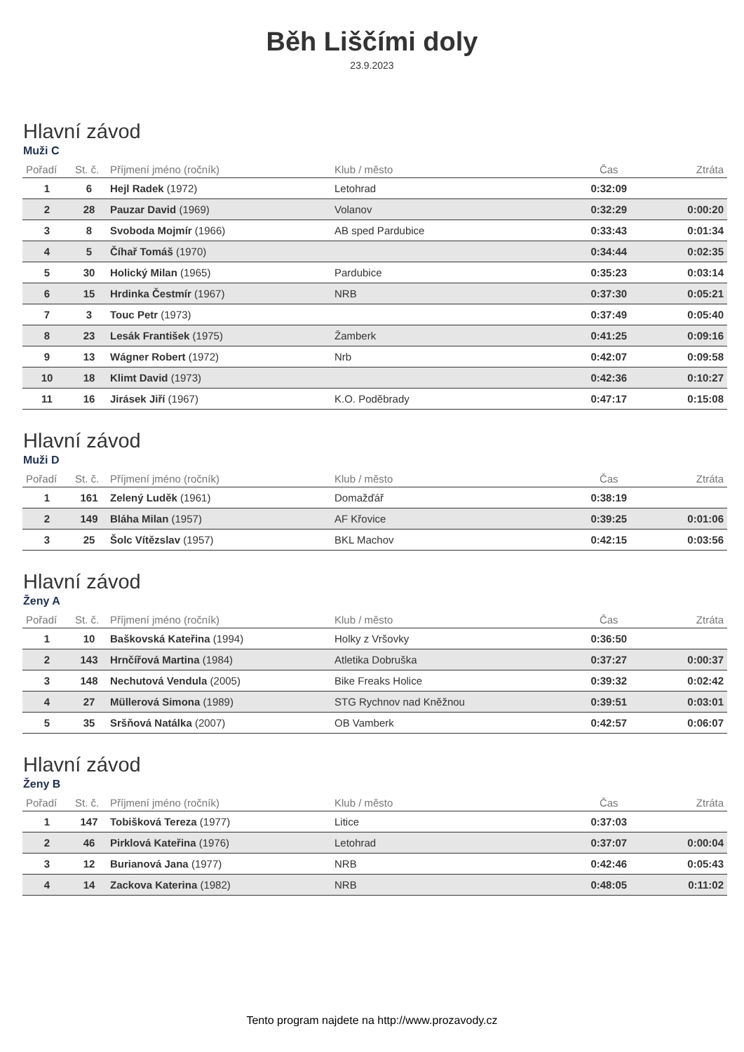Běh Liščími doly
23.9.2023
Hlavní závod
Muži C
| Pořadí | St. č. | Příjmení jméno (ročník) | Klub / město | Čas | Ztráta |
| --- | --- | --- | --- | --- | --- |
| 1 | 6 | Hejl Radek (1972) | Letohrad | 0:32:09 | |
| 2 | 28 | Pauzar David (1969) | Volanov | 0:32:29 | 0:00:20 |
| 3 | 8 | Svoboda Mojmír (1966) | AB sped Pardubice | 0:33:43 | 0:01:34 |
| 4 | 5 | Číhař Tomáš (1970) | | 0:34:44 | 0:02:35 |
| 5 | 30 | Holický Milan (1965) | Pardubice | 0:35:23 | 0:03:14 |
| 6 | 15 | Hrdinka Čestmír (1967) | NRB | 0:37:30 | 0:05:21 |
| 7 | 3 | Touc Petr (1973) | | 0:37:49 | 0:05:40 |
| 8 | 23 | Lesák František (1975) | Žamberk | 0:41:25 | 0:09:16 |
| 9 | 13 | Wágner Robert (1972) | Nrb | 0:42:07 | 0:09:58 |
| 10 | 18 | Klimt David (1973) | | 0:42:36 | 0:10:27 |
| 11 | 16 | Jirásek Jiří (1967) | K.O. Poděbrady | 0:47:17 | 0:15:08 |
Hlavní závod
Muži D
| Pořadí | St. č. | Příjmení jméno (ročník) | Klub / město | Čas | Ztráta |
| --- | --- | --- | --- | --- | --- |
| 1 | 161 | Zelený Luděk (1961) | Domažďář | 0:38:19 | |
| 2 | 149 | Bláha Milan (1957) | AF Křovice | 0:39:25 | 0:01:06 |
| 3 | 25 | Šolc Vítězslav (1957) | BKL Machov | 0:42:15 | 0:03:56 |
Hlavní závod
Ženy A
| Pořadí | St. č. | Příjmení jméno (ročník) | Klub / město | Čas | Ztráta |
| --- | --- | --- | --- | --- | --- |
| 1 | 10 | Baškovská Kateřina (1994) | Holky z Vršovky | 0:36:50 | |
| 2 | 143 | Hrnčířová Martina (1984) | Atletika Dobruška | 0:37:27 | 0:00:37 |
| 3 | 148 | Nechutová Vendula (2005) | Bike Freaks Holice | 0:39:32 | 0:02:42 |
| 4 | 27 | Müllerová Simona (1989) | STG Rychnov nad Kněžnou | 0:39:51 | 0:03:01 |
| 5 | 35 | Sršňová Natálka (2007) | OB Vamberk | 0:42:57 | 0:06:07 |
Hlavní závod
Ženy B
| Pořadí | St. č. | Příjmení jméno (ročník) | Klub / město | Čas | Ztráta |
| --- | --- | --- | --- | --- | --- |
| 1 | 147 | Tobišková Tereza (1977) | Litice | 0:37:03 | |
| 2 | 46 | Pirklová Kateřina (1976) | Letohrad | 0:37:07 | 0:00:04 |
| 3 | 12 | Burianová Jana (1977) | NRB | 0:42:46 | 0:05:43 |
| 4 | 14 | Zackova Katerina (1982) | NRB | 0:48:05 | 0:11:02 |
Tento program najdete na http://www.prozavody.cz